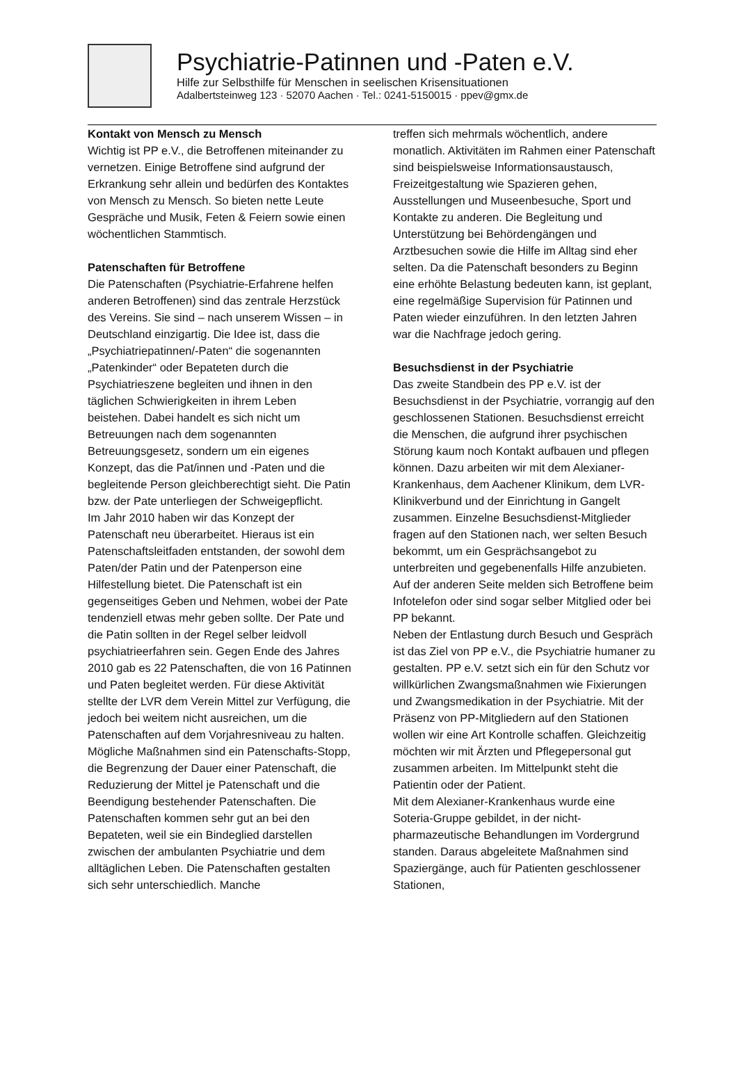Psychiatrie-Patinnen und -Paten e.V.
Hilfe zur Selbsthilfe für Menschen in seelischen Krisensituationen
Adalbertsteinweg 123 · 52070 Aachen · Tel.: 0241-5150015 · ppev@gmx.de
Kontakt von Mensch zu Mensch
Wichtig ist PP e.V., die Betroffenen miteinander zu vernetzen. Einige Betroffene sind aufgrund der Erkrankung sehr allein und bedürfen des Kontaktes von Mensch zu Mensch. So bieten nette Leute Gespräche und Musik, Feten & Feiern sowie einen wöchentlichen Stammtisch.
Patenschaften für Betroffene
Die Patenschaften (Psychiatrie-Erfahrene helfen anderen Betroffenen) sind das zentrale Herzstück des Vereins. Sie sind – nach unserem Wissen – in Deutschland einzigartig. Die Idee ist, dass die „Psychiatriepatinnen/-Paten“ die sogenannten „Patenkinder“ oder Bepateten durch die Psychiatrieszene begleiten und ihnen in den täglichen Schwierigkeiten in ihrem Leben beistehen. Dabei handelt es sich nicht um Betreuungen nach dem sogenannten Betreuungsgesetz, sondern um ein eigenes Konzept, das die Pat/innen und -Paten und die begleitende Person gleichberechtigt sieht. Die Patin bzw. der Pate unterliegen der Schweigepflicht.
Im Jahr 2010 haben wir das Konzept der Patenschaft neu überarbeitet. Hieraus ist ein Patenschaftsleitfaden entstanden, der sowohl dem Paten/der Patin und der Patenperson eine Hilfestellung bietet. Die Patenschaft ist ein gegenseitiges Geben und Nehmen, wobei der Pate tendenziell etwas mehr geben sollte. Der Pate und die Patin sollten in der Regel selber leidvoll psychiatrieerfahren sein. Gegen Ende des Jahres 2010 gab es 22 Patenschaften, die von 16 Patinnen und Paten begleitet werden. Für diese Aktivität stellte der LVR dem Verein Mittel zur Verfügung, die jedoch bei weitem nicht ausreichen, um die Patenschaften auf dem Vorjahresniveau zu halten. Mögliche Maßnahmen sind ein Patenschafts-Stopp, die Begrenzung der Dauer einer Patenschaft, die Reduzierung der Mittel je Patenschaft und die Beendigung bestehender Patenschaften. Die Patenschaften kommen sehr gut an bei den Bepateten, weil sie ein Bindeglied darstellen zwischen der ambulanten Psychiatrie und dem alltäglichen Leben. Die Patenschaften gestalten sich sehr unterschiedlich. Manche
treffen sich mehrmals wöchentlich, andere monatlich. Aktivitäten im Rahmen einer Patenschaft sind beispielsweise Informationsaustausch, Freizeitgestaltung wie Spazieren gehen, Ausstellungen und Museenbesuche, Sport und Kontakte zu anderen. Die Begleitung und Unterstützung bei Behördengängen und Arztbesuchen sowie die Hilfe im Alltag sind eher selten. Da die Patenschaft besonders zu Beginn eine erhöhte Belastung bedeuten kann, ist geplant, eine regelmäßige Supervision für Patinnen und Paten wieder einzuführen. In den letzten Jahren war die Nachfrage jedoch gering.
Besuchsdienst in der Psychiatrie
Das zweite Standbein des PP e.V. ist der Besuchsdienst in der Psychiatrie, vorrangig auf den geschlossenen Stationen. Besuchsdienst erreicht die Menschen, die aufgrund ihrer psychischen Störung kaum noch Kontakt aufbauen und pflegen können. Dazu arbeiten wir mit dem Alexianer-Krankenhaus, dem Aachener Klinikum, dem LVR-Klinikverbund und der Einrichtung in Gangelt zusammen. Einzelne Besuchsdienst-Mitglieder fragen auf den Stationen nach, wer selten Besuch bekommt, um ein Gesprächsangebot zu unterbreiten und gegebenenfalls Hilfe anzubieten. Auf der anderen Seite melden sich Betroffene beim Infotelefon oder sind sogar selber Mitglied oder bei PP bekannt.
Neben der Entlastung durch Besuch und Gespräch ist das Ziel von PP e.V., die Psychiatrie humaner zu gestalten. PP e.V. setzt sich ein für den Schutz vor willkürlichen Zwangsmaßnahmen wie Fixierungen und Zwangsmedikation in der Psychiatrie. Mit der Präsenz von PP-Mitgliedern auf den Stationen wollen wir eine Art Kontrolle schaffen. Gleichzeitig möchten wir mit Ärzten und Pflegepersonal gut zusammen arbeiten. Im Mittelpunkt steht die Patientin oder der Patient.
Mit dem Alexianer-Krankenhaus wurde eine Soteria-Gruppe gebildet, in der nicht-pharmazeutische Behandlungen im Vordergrund standen. Daraus abgeleitete Maßnahmen sind Spaziergänge, auch für Patienten geschlossener Stationen,